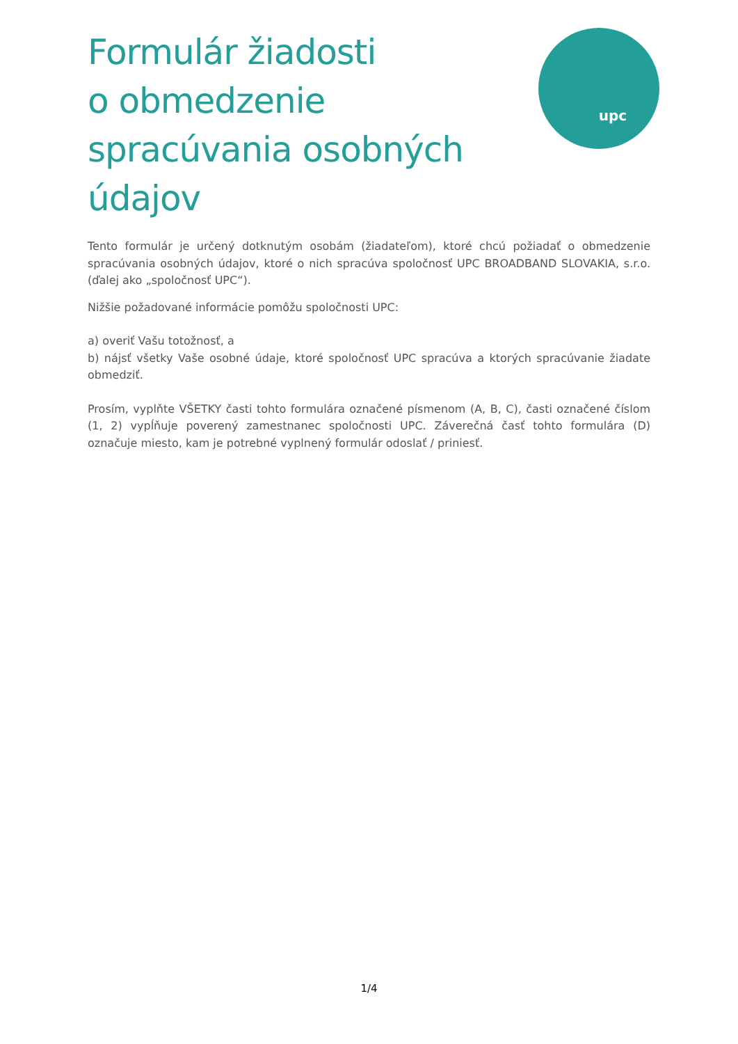Formulár žiadosti
o obmedzenie
spracúvania osobných
údajov
upc
Tento formulár je určený dotknutým osobám (žiadateľom), ktoré chcú požiadať o obmedzenie spracúvania osobných údajov, ktoré o nich spracúva spoločnosť UPC BROADBAND SLOVAKIA, s.r.o. (ďalej ako „spoločnosť UPC“).
Nižšie požadované informácie pomôžu spoločnosti UPC:
a) overiť Vašu totožnosť, a
b) nájsť všetky Vaše osobné údaje, ktoré spoločnosť UPC spracúva a ktorých spracúvanie žiadate obmedziť.
Prosím, vyplňte VŠETKY časti tohto formulára označené písmenom (A, B, C), časti označené číslom (1, 2) vypĺňuje poverený zamestnanec spoločnosti UPC. Záverečná časť tohto formulára (D) označuje miesto, kam je potrebné vyplnený formulár odoslať / priniesť.
1/4